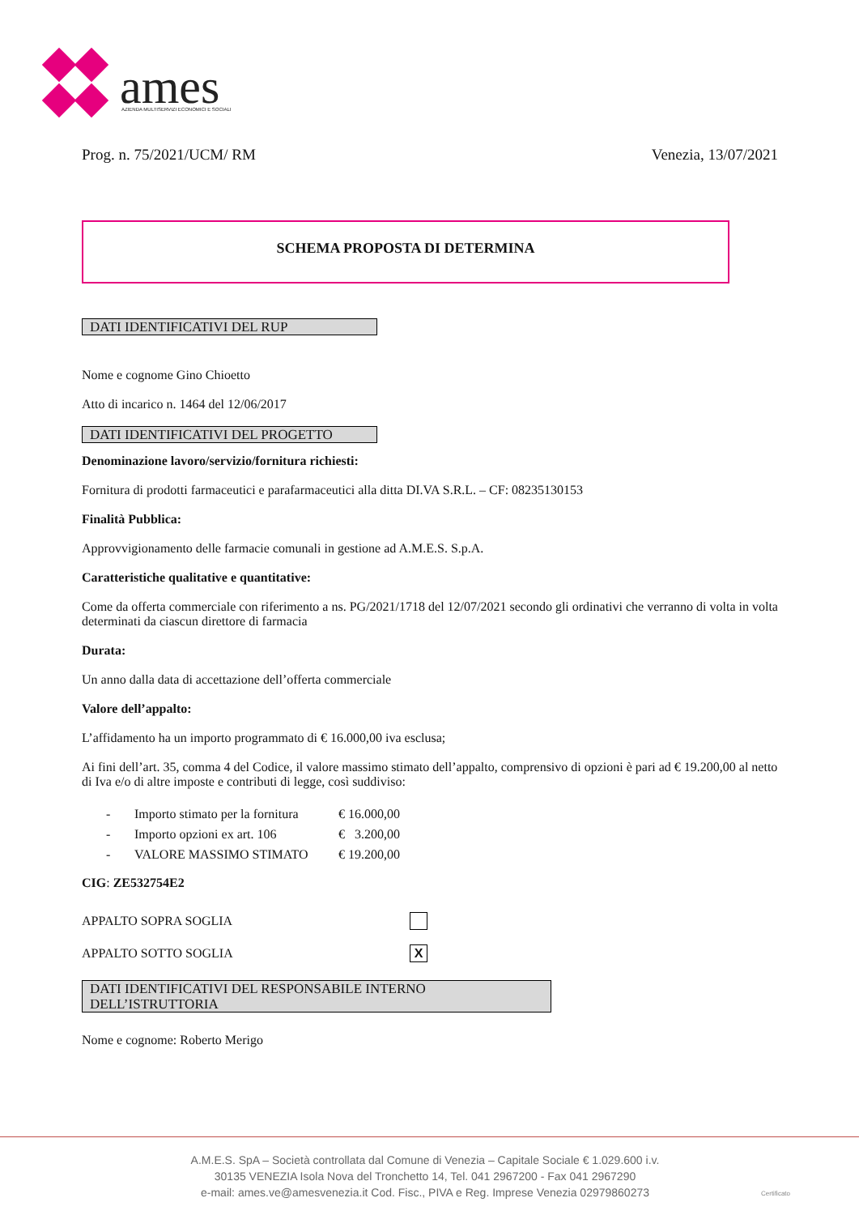ames
AZIENDA MULTISERVIZI ECONOMICI E SOCIALI
Prog. n. 75/2021/UCM/ RM Venezia, 13/07/2021
SCHEMA PROPOSTA DI DETERMINA
DATI IDENTIFICATIVI DEL RUP
Nome e cognome Gino Chioetto
Atto di incarico n. 1464 del 12/06/2017
DATI IDENTIFICATIVI DEL PROGETTO
Denominazione lavoro/servizio/fornitura richiesti:
Fornitura di prodotti farmaceutici e parafarmaceutici alla ditta DI.VA S.R.L. – CF: 08235130153
Finalità Pubblica:
Approvvigionamento delle farmacie comunali in gestione ad A.M.E.S. S.p.A.
Caratteristiche qualitative e quantitative:
Come da offerta commerciale con riferimento a ns. PG/2021/1718 del 12/07/2021 secondo gli ordinativi che verranno di volta in volta determinati da ciascun direttore di farmacia
Durata:
Un anno dalla data di accettazione dell’offerta commerciale
Valore dell’appalto:
L’affidamento ha un importo programmato di € 16.000,00 iva esclusa;
Ai fini dell’art. 35, comma 4 del Codice, il valore massimo stimato dell’appalto, comprensivo di opzioni è pari ad € 19.200,00 al netto di Iva e/o di altre imposte e contributi di legge, così suddiviso:
- Importo stimato per la fornitura € 16.000,00
- Importo opzioni ex art. 106 € 3.200,00
- VALORE MASSIMO STIMATO € 19.200,00
CIG: ZE532754E2
APPALTO SOPRA SOGLIA
APPALTO SOTTO SOGLIA
X
DATI IDENTIFICATIVI DEL RESPONSABILE INTERNO DELL’ISTRUTTORIA
Nome e cognome: Roberto Merigo
A.M.E.S. SpA – Società controllata dal Comune di Venezia – Capitale Sociale € 1.029.600 i.v.
30135 VENEZIA Isola Nova del Tronchetto 14, Tel. 041 2967200 - Fax 041 2967290
e-mail: ames.ve@amesvenezia.it Cod. Fisc., PIVA e Reg. Imprese Venezia 02979860273
Certificato